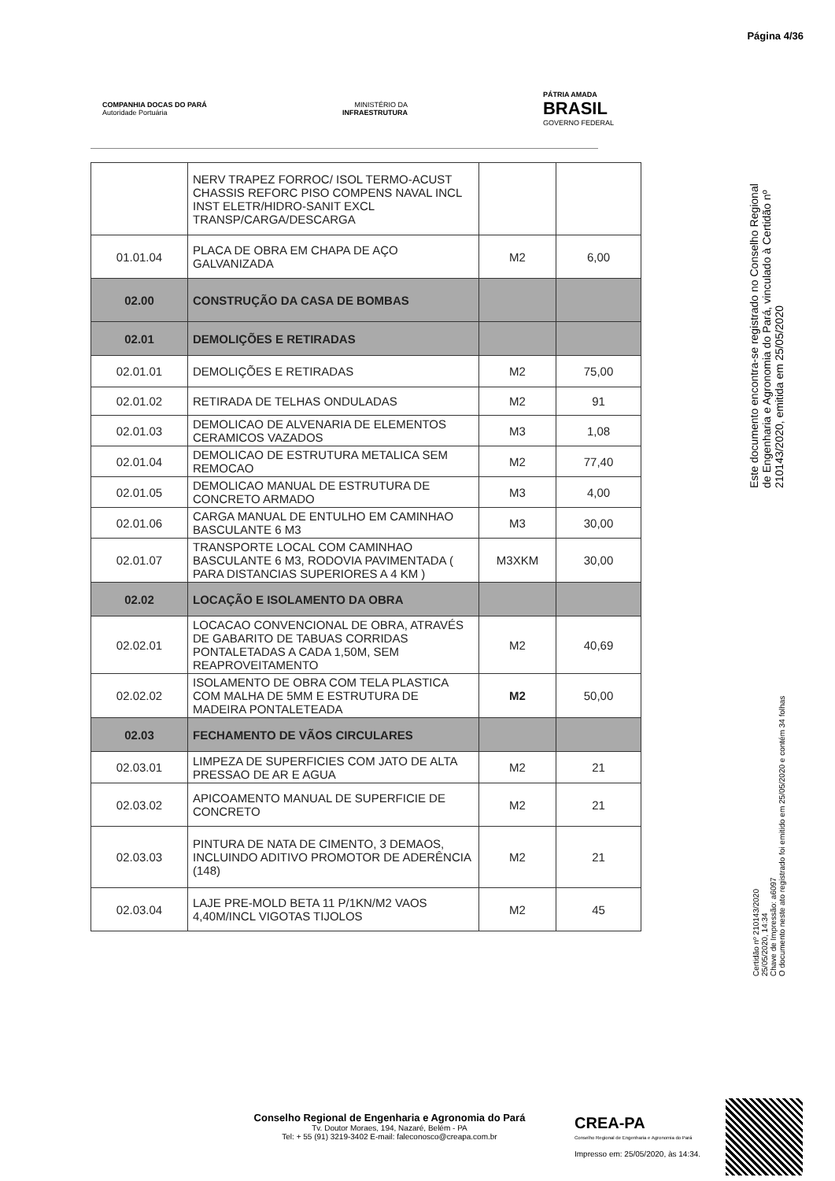Página 4/36
COMPANHIA DOCAS DO PARÁ
Autoridade Portuária
MINISTÉRIO DA
INFRAESTRUTURA
PÁTRIA AMADA
BRASIL
GOVERNO FEDERAL
| | NERV TRAPEZ FORROC/ ISOL TERMO-ACUST CHASSIS REFORC PISO COMPENS NAVAL INCL INST ELETR/HIDRO-SANIT EXCL TRANSP/CARGA/DESCARGA | | |
| 01.01.04 | PLACA DE OBRA EM CHAPA DE AÇO GALVANIZADA | M2 | 6,00 |
| 02.00 | CONSTRUÇÃO DA CASA DE BOMBAS | | |
| 02.01 | DEMOLIÇÕES E RETIRADAS | | |
| 02.01.01 | DEMOLIÇÕES E RETIRADAS | M2 | 75,00 |
| 02.01.02 | RETIRADA DE TELHAS ONDULADAS | M2 | 91 |
| 02.01.03 | DEMOLICAO DE ALVENARIA DE ELEMENTOS CERAMICOS VAZADOS | M3 | 1,08 |
| 02.01.04 | DEMOLICAO DE ESTRUTURA METALICA SEM REMOCAO | M2 | 77,40 |
| 02.01.05 | DEMOLICAO MANUAL DE ESTRUTURA DE CONCRETO ARMADO | M3 | 4,00 |
| 02.01.06 | CARGA MANUAL DE ENTULHO EM CAMINHAO BASCULANTE 6 M3 | M3 | 30,00 |
| 02.01.07 | TRANSPORTE LOCAL COM CAMINHAO BASCULANTE 6 M3, RODOVIA PAVIMENTADA ( PARA DISTANCIAS SUPERIORES A 4 KM ) | M3XKM | 30,00 |
| 02.02 | LOCAÇÃO E ISOLAMENTO DA OBRA | | |
| 02.02.01 | LOCACAO CONVENCIONAL DE OBRA, ATRAVÉS DE GABARITO DE TABUAS CORRIDAS PONTALETADAS A CADA 1,50M, SEM REAPROVEITAMENTO | M2 | 40,69 |
| 02.02.02 | ISOLAMENTO DE OBRA COM TELA PLASTICA COM MALHA DE 5MM E ESTRUTURA DE MADEIRA PONTALETEADA | M2 | 50,00 |
| 02.03 | FECHAMENTO DE VÃOS CIRCULARES | | |
| 02.03.01 | LIMPEZA DE SUPERFICIES COM JATO DE ALTA PRESSAO DE AR E AGUA | M2 | 21 |
| 02.03.02 | APICOAMENTO MANUAL DE SUPERFICIE DE CONCRETO | M2 | 21 |
| 02.03.03 | PINTURA DE NATA DE CIMENTO, 3 DEMAOS, INCLUINDO ADITIVO PROMOTOR DE ADERÊNCIA (148) | M2 | 21 |
| 02.03.04 | LAJE PRE-MOLD BETA 11 P/1KN/M2 VAOS 4,40M/INCL VIGOTAS TIJOLOS | M2 | 45 |
Este documento encontra-se registrado no Conselho Regional de Engenharia e Agronomia do Pará, vinculado à Certidão nº 210143/2020, emitida em 25/05/2020
Certidão nº 210143/2020
25/05/2020, 14:34
Chave de Impressão: a6097
O documento neste ato registrado foi emitido em 25/05/2020 e contém 34 folhas
Conselho Regional de Engenharia e Agronomia do Pará
Tv. Doutor Moraes, 194, Nazaré, Belém - PA
Tel: + 55 (91) 3219-3402 E-mail: faleconosco@creapa.com.br
CREA-PA
Conselho Regional de Engenharia e Agronomia do Pará
Impresso em: 25/05/2020, às 14:34.